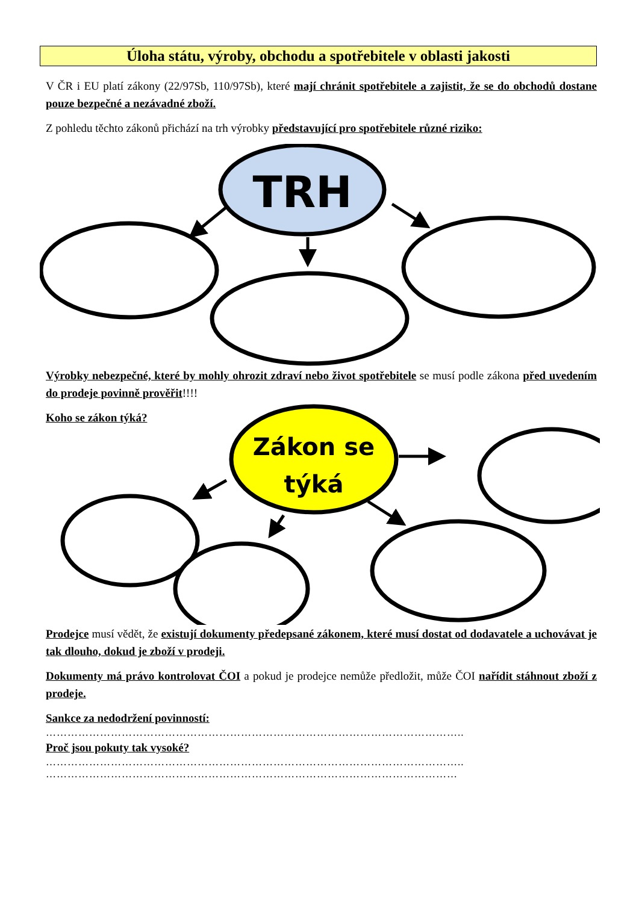Úloha státu, výroby, obchodu a spotřebitele v oblasti jakosti
V ČR i EU platí zákony (22/97Sb, 110/97Sb), které mají chránit spotřebitele a zajistit, že se do obchodů dostane pouze bezpečné a nezávadné zboží.
Z pohledu těchto zákonů přichází na trh výrobky představující pro spotřebitele různé riziko:
TRH
Výrobky nebezpečné, které by mohly ohrozit zdraví nebo život spotřebitele se musí podle zákona před uvedením do prodeje povinně prověřit!!!!
Koho se zákon týká?
Zákon se
týká
Prodejce musí vědět, že existují dokumenty předepsané zákonem, které musí dostat od dodavatele a uchovávat je tak dlouho, dokud je zboží v prodeji.
Dokumenty má právo kontrolovat ČOI a pokud je prodejce nemůže předložit, může ČOI nařídit stáhnout zboží z prodeje.
Sankce za nedodržení povinností:
……………………………………………………………………………………………………..
Proč jsou pokuty tak vysoké?
……………………………………………………………………………………………………..
……………………………………………………………………………………………………